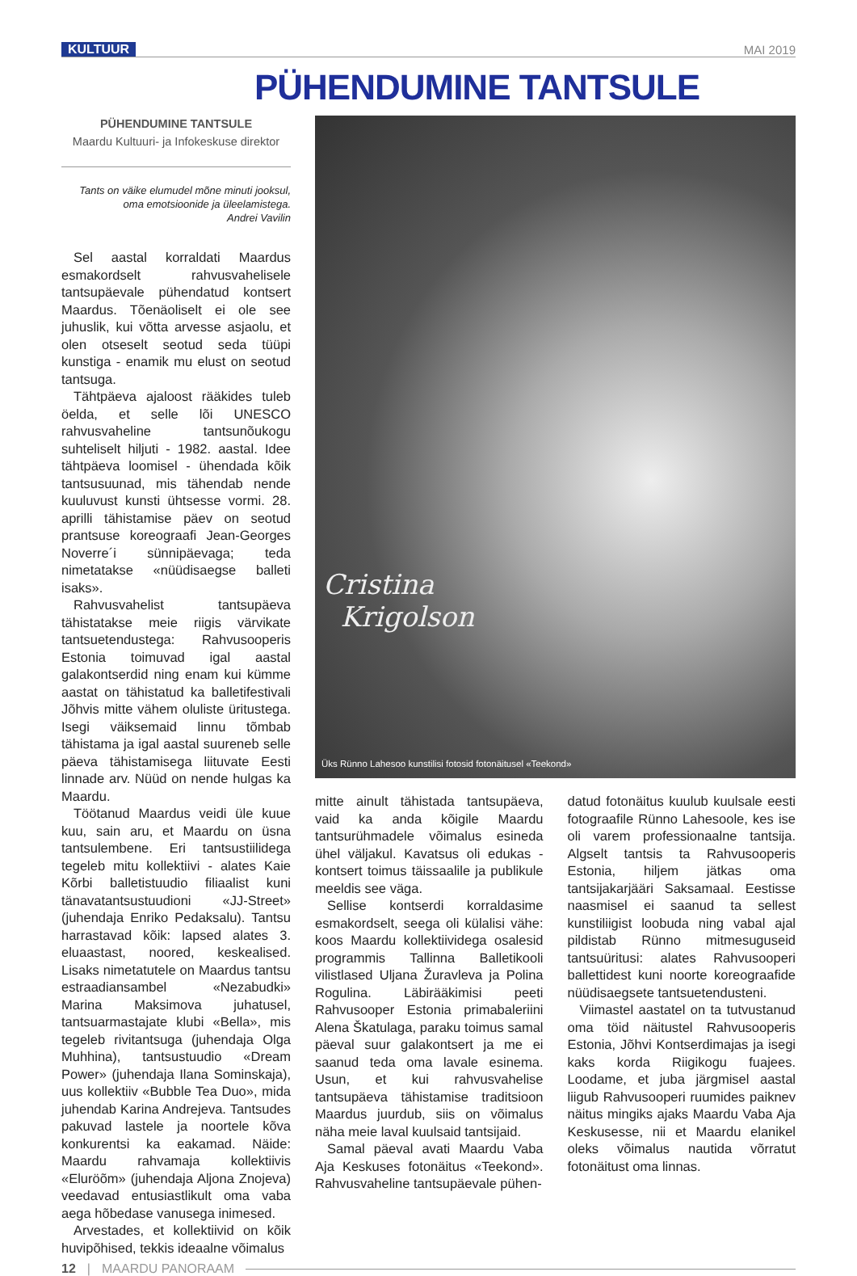KULTUUR MAI 2019
PÜHENDUMINE TANTSULE
PÜHENDUMINE TANTSULE
Maardu Kultuuri- ja Infokeskuse direktor
Tants on väike elumudel mõne minuti jooksul,
oma emotsioonide ja üleelamistega.
Andrei Vavilin
Sel aastal korraldati Maardus esmakordselt rahvusvahelisele tantsupäevale pühendatud kontsert Maardus. Tõenäoliselt ei ole see juhuslik, kui võtta arvesse asjaolu, et olen otseselt seotud seda tüüpi kunstiga - enamik mu elust on seotud tantsuga.
Tähtpäeva ajaloost rääkides tuleb öelda, et selle lõi UNESCO rahvusvaheline tantsunõukogu suhteliselt hiljuti - 1982. aastal. Idee tähtpäeva loomisel - ühendada kõik tantsusuunad, mis tähendab nende kuuluvust kunsti ühtsesse vormi. 28. aprilli tähistamise päev on seotud prantsuse koreograafi Jean-Georges Noverre´i sünnipäevaga; teda nimetatakse «nüüdisaegse balleti isaks».
Rahvusvahelist tantsupäeva tähistatakse meie riigis värvikate tantsuetendustega: Rahvusooperis Estonia toimuvad igal aastal galakontserdid ning enam kui kümme aastat on tähistatud ka balletifestivali Jõhvis mitte vähem oluliste üritustega. Isegi väiksemaid linnu tõmbab tähistama ja igal aastal suureneb selle päeva tähistamisega liituvate Eesti linnade arv. Nüüd on nende hulgas ka Maardu.
Töötanud Maardus veidi üle kuue kuu, sain aru, et Maardu on üsna tantsulembene. Eri tantsustiilidega tegeleb mitu kollektiivi - alates Kaie Kõrbi balletistuudio filiaalist kuni tänavatantsustuudioni «JJ-Street» (juhendaja Enriko Pedaksalu). Tantsu harrastavad kõik: lapsed alates 3. eluaastast, noored, keskealised. Lisaks nimetatutele on Maardus tantsu estraadiansambel «Nezabudki» Marina Maksimova juhatusel, tantsuarmastajate klubi «Bella», mis tegeleb rivitantsuga (juhendaja Olga Muhhina), tantsustuudio «Dream Power» (juhendaja Ilana Sominskaja), uus kollektiiv «Bubble Tea Duo», mida juhendab Karina Andrejeva. Tantsudes pakuvad lastele ja noortele kõva konkurentsi ka eakamad. Näide: Maardu rahvamaja kollektiivis «Eluröõm» (juhendaja Aljona Znojeva) veedavad entusiastlikult oma vaba aega hõbedase vanusega inimesed.
Arvestades, et kollektiivid on kõik huvipõhised, tekkis ideaalne võimalus
Cristina
Krigolson
Üks Rünno Lahesoo kunstilisi fotosid fotonäitusel «Teekond»
mitte ainult tähistada tantsupäeva, vaid ka anda kõigile Maardu tantsurühmadele võimalus esineda ühel väljakul. Kavatsus oli edukas - kontsert toimus täissaalile ja publikule meeldis see väga.
Sellise kontserdi korraldasime esmakordselt, seega oli külalisi vähe: koos Maardu kollektiividega osalesid programmis Tallinna Balletikooli vilistlased Uljana Žuravleva ja Polina Rogulina. Läbirääkimisi peeti Rahvusooper Estonia primabaleriini Alena Škatulaga, paraku toimus samal päeval suur galakontsert ja me ei saanud teda oma lavale esinema. Usun, et kui rahvusvahelise tantsupäeva tähistamise traditsioon Maardus juurdub, siis on võimalus näha meie laval kuulsaid tantsijaid.
Samal päeval avati Maardu Vaba Aja Keskuses fotonäitus «Teekond». Rahvusvaheline tantsupäevale pühen-
datud fotonäitus kuulub kuulsale eesti fotograafile Rünno Lahesoole, kes ise oli varem professionaalne tantsija. Algselt tantsis ta Rahvusooperis Estonia, hiljem jätkas oma tantsijakarjääri Saksamaal. Eestisse naasmisel ei saanud ta sellest kunstiliigist loobuda ning vabal ajal pildistab Rünno mitmesuguseid tantsuüritusi: alates Rahvusooperi ballettidest kuni noorte koreograafide nüüdisaegsete tantsuetendusteni.
Viimastel aastatel on ta tutvustanud oma töid näitustel Rahvusooperis Estonia, Jõhvi Kontserdimajas ja isegi kaks korda Riigikogu fuajees. Loodame, et juba järgmisel aastal liigub Rahvusooperi ruumides paiknev näitus mingiks ajaks Maardu Vaba Aja Keskusesse, nii et Maardu elanikel oleks võimalus nautida võrratut fotonäitust oma linnas.
12 | MAARDU PANORAAM